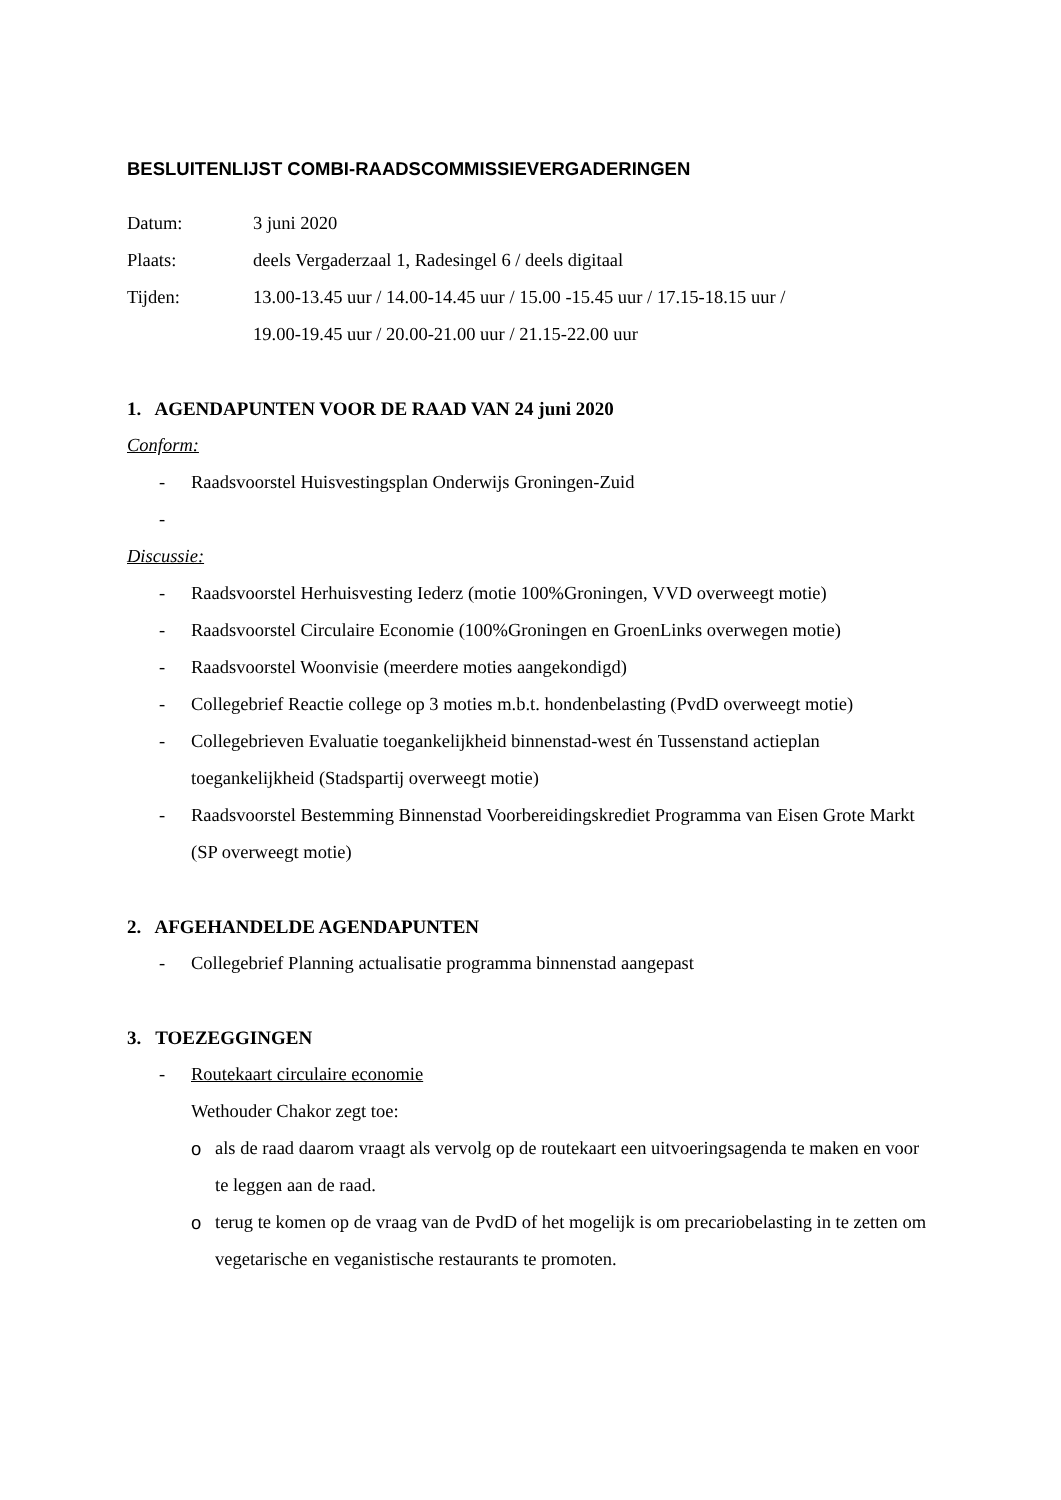BESLUITENLIJST COMBI-RAADSCOMMISSIEVERGADERINGEN
Datum: 3 juni 2020
Plaats: deels Vergaderzaal 1, Radesingel 6 / deels digitaal
Tijden: 13.00-13.45 uur / 14.00-14.45 uur / 15.00 -15.45 uur / 17.15-18.15 uur /
19.00-19.45 uur / 20.00-21.00 uur / 21.15-22.00 uur
1. AGENDAPUNTEN VOOR DE RAAD VAN 24 juni 2020
Conform:
- Raadsvoorstel Huisvestingsplan Onderwijs Groningen-Zuid
-
Discussie:
- Raadsvoorstel Herhuisvesting Iederz (motie 100%Groningen, VVD overweegt motie)
- Raadsvoorstel Circulaire Economie (100%Groningen en GroenLinks overwegen motie)
- Raadsvoorstel Woonvisie (meerdere moties aangekondigd)
- Collegebrief Reactie college op 3 moties m.b.t. hondenbelasting (PvdD overweegt motie)
- Collegebrieven Evaluatie toegankelijkheid binnenstad-west én Tussenstand actieplan toegankelijkheid (Stadspartij overweegt motie)
- Raadsvoorstel Bestemming Binnenstad Voorbereidingskrediet Programma van Eisen Grote Markt (SP overweegt motie)
2. AFGEHANDELDE AGENDAPUNTEN
- Collegebrief Planning actualisatie programma binnenstad aangepast
3. TOEZEGGINGEN
- Routekaart circulaire economie
Wethouder Chakor zegt toe:
o als de raad daarom vraagt als vervolg op de routekaart een uitvoeringsagenda te maken en voor te leggen aan de raad.
o terug te komen op de vraag van de PvdD of het mogelijk is om precariobelasting in te zetten om vegetarische en veganistische restaurants te promoten.